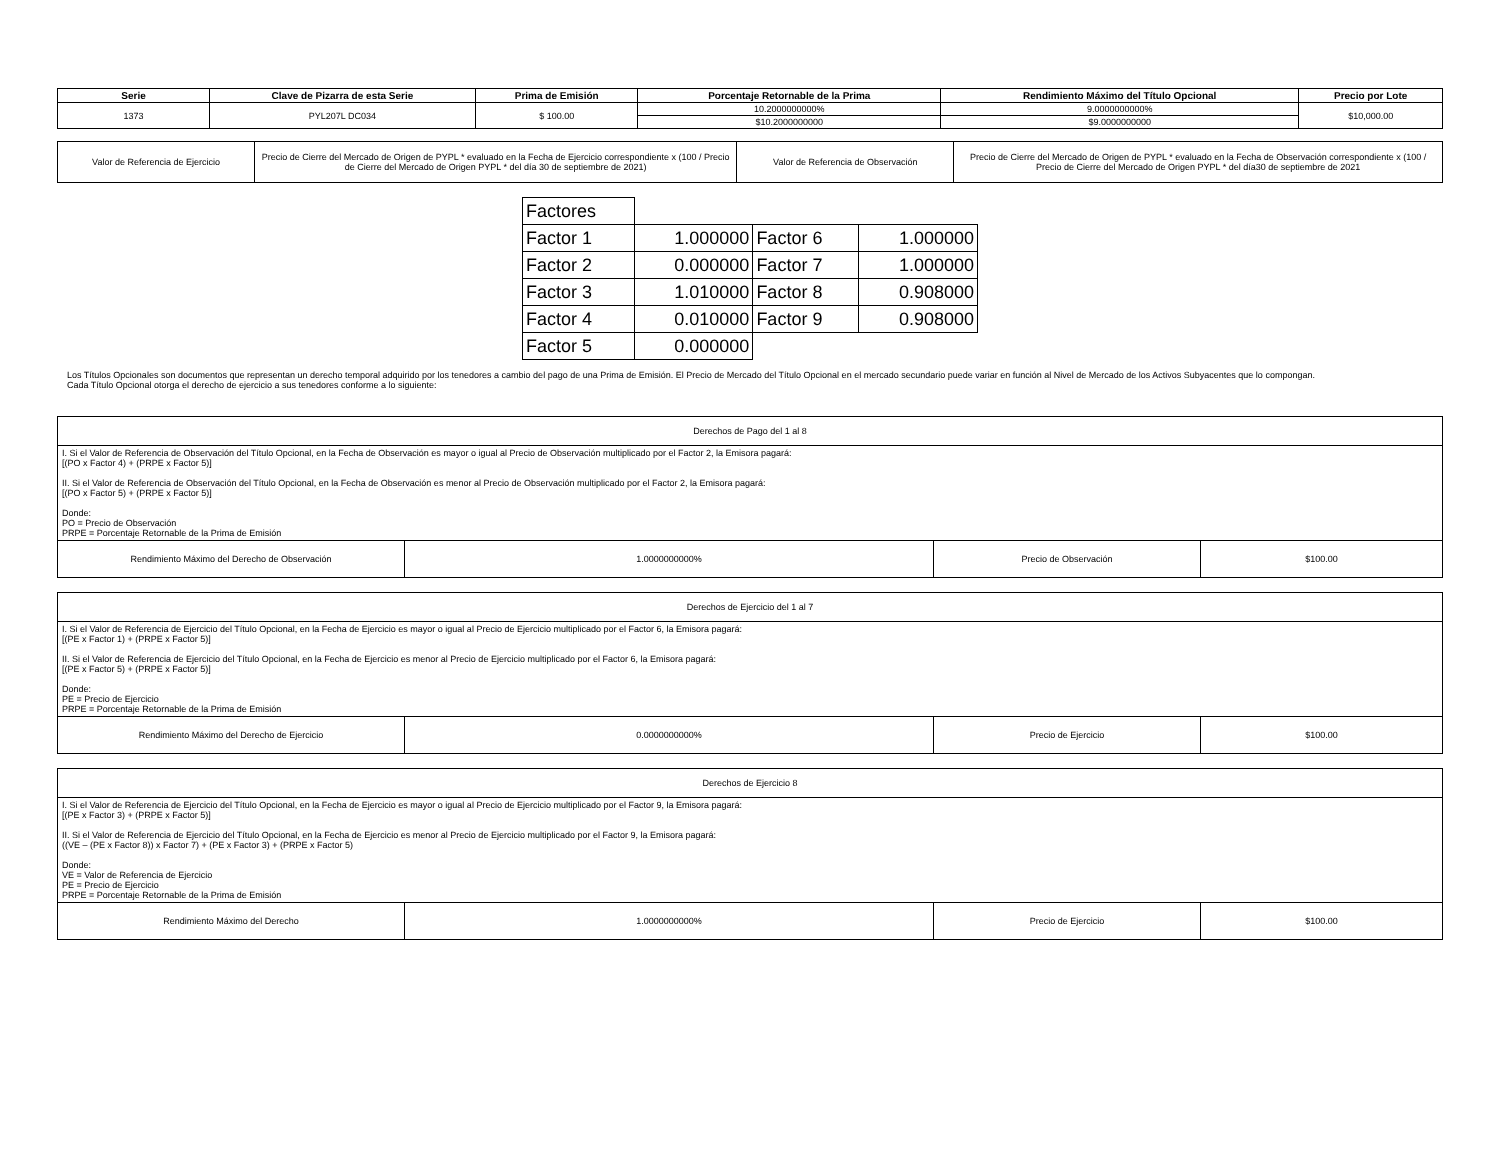| Serie | Clave de Pizarra de esta Serie | Prima de Emisión | Porcentaje Retornable de la Prima | Rendimiento Máximo del Título Opcional | Precio por Lote |
| --- | --- | --- | --- | --- | --- |
| 1373 | PYL207L DC034 | $ 100.00 | 10.2000000000% | 9.0000000000% | $10,000.00 |
| | | | $10.2000000000 | $9.0000000000 | |
| Valor de Referencia de Ejercicio | Precio de Cierre del Mercado de Origen de PYPL * evaluado en la Fecha de Ejercicio correspondiente x (100 / Precio de Cierre del Mercado de Origen PYPL * del día 30 de septiembre de 2021) | Valor de Referencia de Observación | Precio de Cierre del Mercado de Origen de PYPL * evaluado en la Fecha de Observación correspondiente x (100 / Precio de Cierre del Mercado de Origen PYPL * del día30 de septiembre de 2021 |
| Factores | | | |
| Factor 1 | 1.000000 | Factor 6 | 1.000000 |
| Factor 2 | 0.000000 | Factor 7 | 1.000000 |
| Factor 3 | 1.010000 | Factor 8 | 0.908000 |
| Factor 4 | 0.010000 | Factor 9 | 0.908000 |
| Factor 5 | 0.000000 | | |
Los Títulos Opcionales son documentos que representan un derecho temporal adquirido por los tenedores a cambio del pago de una Prima de Emisión. El Precio de Mercado del Título Opcional en el mercado secundario puede variar en función al Nivel de Mercado de los Activos Subyacentes que lo compongan.
Cada Título Opcional otorga el derecho de ejercicio a sus tenedores conforme a lo siguiente:
| Derechos de Pago del 1 al 8 | | | |
| I. Si el Valor de Referencia de Observación del Título Opcional, en la Fecha de Observación es mayor o igual al Precio de Observación multiplicado por el Factor 2, la Emisora pagará: [(PO x Factor 4) + (PRPE x Factor 5)] II. Si el Valor de Referencia de Observación del Título Opcional, en la Fecha de Observación es menor al Precio de Observación multiplicado por el Factor 2, la Emisora pagará: [(PO x Factor 5) + (PRPE x Factor 5)] Donde: PO = Precio de Observación PRPE = Porcentaje Retornable de la Prima de Emisión | | | |
| Rendimiento Máximo del Derecho de Observación | 1.0000000000% | Precio de Observación | $100.00 |
| Derechos de Ejercicio del 1 al 7 | | | |
| I. Si el Valor de Referencia de Ejercicio del Título Opcional, en la Fecha de Ejercicio es mayor o igual al Precio de Ejercicio multiplicado por el Factor 6, la Emisora pagará: [(PE x Factor 1) + (PRPE x Factor 5)] II. Si el Valor de Referencia de Ejercicio del Título Opcional, en la Fecha de Ejercicio es menor al Precio de Ejercicio multiplicado por el Factor 6, la Emisora pagará: [(PE x Factor 5) + (PRPE x Factor 5)] Donde: PE = Precio de Ejercicio PRPE = Porcentaje Retornable de la Prima de Emisión | | | |
| Rendimiento Máximo del Derecho de Ejercicio | 0.0000000000% | Precio de Ejercicio | $100.00 |
| Derechos de Ejercicio 8 | | | |
| I. Si el Valor de Referencia de Ejercicio del Título Opcional, en la Fecha de Ejercicio es mayor o igual al Precio de Ejercicio multiplicado por el Factor 9, la Emisora pagará: [(PE x Factor 3) + (PRPE x Factor 5)] II. Si el Valor de Referencia de Ejercicio del Título Opcional, en la Fecha de Ejercicio es menor al Precio de Ejercicio multiplicado por el Factor 9, la Emisora pagará: ((VE – (PE x Factor 8)) x Factor 7) + (PE x Factor 3) + (PRPE x Factor 5) Donde: VE = Valor de Referencia de Ejercicio PE = Precio de Ejercicio PRPE = Porcentaje Retornable de la Prima de Emisión | | | |
| Rendimiento Máximo del Derecho | 1.0000000000% | Precio de Ejercicio | $100.00 |